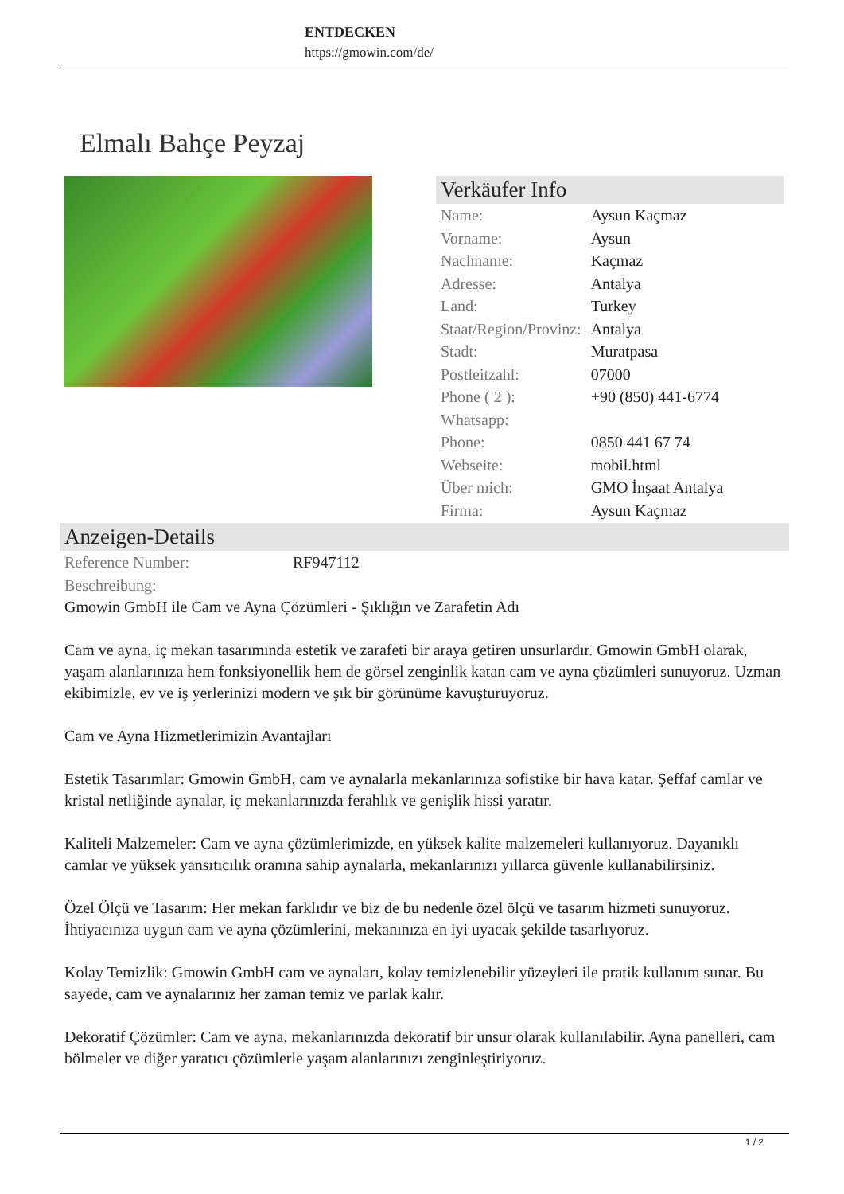ENTDECKEN
https://gmowin.com/de/
Elmalı Bahçe Peyzaj
Verkäufer Info
| Name: | Aysun Kaçmaz |
| Vorname: | Aysun |
| Nachname: | Kaçmaz |
| Adresse: | Antalya |
| Land: | Turkey |
| Staat/Region/Provinz: | Antalya |
| Stadt: | Muratpasa |
| Postleitzahl: | 07000 |
| Phone ( 2 ): Whatsapp: | +90 (850) 441-6774 |
| Phone: | 0850 441 67 74 |
| Webseite: | mobil.html |
| Über mich: | GMO İnşaat Antalya |
| Firma: | Aysun Kaçmaz |
Anzeigen-Details
| Reference Number: | RF947112 |
| Beschreibung: | |
Gmowin GmbH ile Cam ve Ayna Çözümleri - Şıklığın ve Zarafetin Adı
Cam ve ayna, iç mekan tasarımında estetik ve zarafeti bir araya getiren unsurlardır. Gmowin GmbH olarak, yaşam alanlarınıza hem fonksiyonellik hem de görsel zenginlik katan cam ve ayna çözümleri sunuyoruz. Uzman ekibimizle, ev ve iş yerlerinizi modern ve şık bir görünüme kavuşturuyoruz.
Cam ve Ayna Hizmetlerimizin Avantajları
Estetik Tasarımlar: Gmowin GmbH, cam ve aynalarla mekanlarınıza sofistike bir hava katar. Şeffaf camlar ve kristal netliğinde aynalar, iç mekanlarınızda ferahlık ve genişlik hissi yaratır.
Kaliteli Malzemeler: Cam ve ayna çözümlerimizde, en yüksek kalite malzemeleri kullanıyoruz. Dayanıklı camlar ve yüksek yansıtıcılık oranına sahip aynalarla, mekanlarınızı yıllarca güvenle kullanabilirsiniz.
Özel Ölçü ve Tasarım: Her mekan farklıdır ve biz de bu nedenle özel ölçü ve tasarım hizmeti sunuyoruz. İhtiyacınıza uygun cam ve ayna çözümlerini, mekanınıza en iyi uyacak şekilde tasarlıyoruz.
Kolay Temizlik: Gmowin GmbH cam ve aynaları, kolay temizlenebilir yüzeyleri ile pratik kullanım sunar. Bu sayede, cam ve aynalarınız her zaman temiz ve parlak kalır.
Dekoratif Çözümler: Cam ve ayna, mekanlarınızda dekoratif bir unsur olarak kullanılabilir. Ayna panelleri, cam bölmeler ve diğer yaratıcı çözümlerle yaşam alanlarınızı zenginleştiriyoruz.
1 / 2